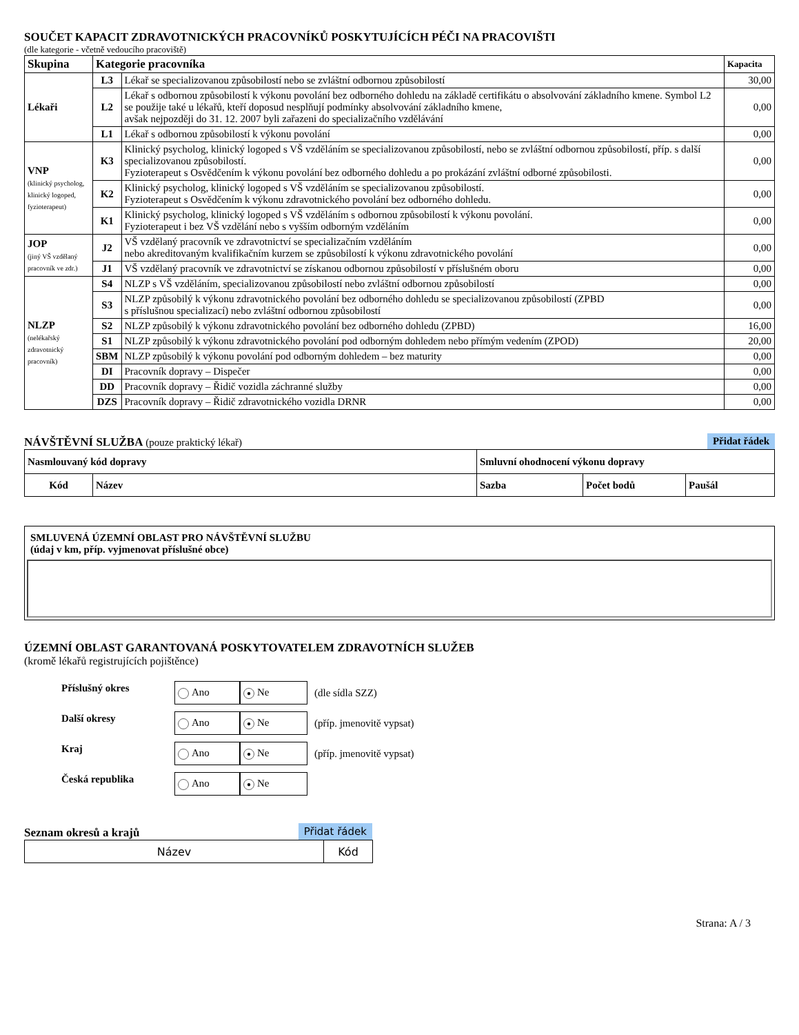SOUČET KAPACIT ZDRAVOTNICKÝCH PRACOVNÍKŮ POSKYTUJÍCÍCH PÉČI NA PRACOVIŠTI
(dle kategorie - včetně vedoucího pracoviště)
| Skupina | Kategorie pracovníka | | Kapacita |
| --- | --- | --- | --- |
| Lékaři | L3 | Lékař se specializovanou způsobilostí nebo se zvláštní odbornou způsobilostí | 30,00 |
| | L2 | Lékař s odbornou způsobilostí k výkonu povolání bez odborného dohledu na základě certifikátu o absolvování základního kmene. Symbol L2 se použije také u lékařů, kteří doposud nesplňují podmínky absolvování základního kmene, avšak nejpozději do 31. 12. 2007 byli zařazeni do specializačního vzdělávání | 0,00 |
| | L1 | Lékař s odbornou způsobilostí k výkonu povolání | 0,00 |
| VNP (klinický psycholog, klinický logoped, fyzioterapeut) | K3 | Klinický psycholog, klinický logoped s VŠ vzděláním se specializovanou způsobilostí, nebo se zvláštní odbornou způsobilostí, příp. s další specializovanou způsobilostí. Fyzioterapeut s Osvědčením k výkonu povolání bez odborného dohledu a po prokázání zvláštní odborné způsobilosti. | 0,00 |
| | K2 | Klinický psycholog, klinický logoped s VŠ vzděláním se specializovanou způsobilostí. Fyzioterapeut s Osvědčením k výkonu zdravotnického povolání bez odborného dohledu. | 0,00 |
| | K1 | Klinický psycholog, klinický logoped s VŠ vzděláním s odbornou způsobilostí k výkonu povolání. Fyzioterapeut i bez VŠ vzdělání nebo s vyšším odborným vzděláním | 0,00 |
| JOP (jiný VŠ vzdělaný pracovník ve zdr.) | J2 | VŠ vzdělaný pracovník ve zdravotnictví se specializačním vzděláním nebo akreditovaným kvalifikačním kurzem se způsobilostí k výkonu zdravotnického povolání | 0,00 |
| | J1 | VŠ vzdělaný pracovník ve zdravotnictví se získanou odbornou způsobilostí v příslušném oboru | 0,00 |
| NLZP (nelékařský zdravotnický pracovník) | S4 | NLZP s VŠ vzděláním, specializovanou způsobilostí nebo zvláštní odbornou způsobilostí | 0,00 |
| | S3 | NLZP způsobilý k výkonu zdravotnického povolání bez odborného dohledu se specializovanou způsobilostí (ZPBD s příslušnou specializací) nebo zvláštní odbornou způsobilostí | 0,00 |
| | S2 | NLZP způsobilý k výkonu zdravotnického povolání bez odborného dohledu (ZPBD) | 16,00 |
| | S1 | NLZP způsobilý k výkonu zdravotnického povolání pod odborným dohledem nebo přímým vedením (ZPOD) | 20,00 |
| | SBM | NLZP způsobilý k výkonu povolání pod odborným dohledem – bez maturity | 0,00 |
| | DI | Pracovník dopravy – Dispečer | 0,00 |
| | DD | Pracovník dopravy – Řidič vozidla záchranné služby | 0,00 |
| | DZS | Pracovník dopravy – Řidič zdravotnického vozidla DRNR | 0,00 |
NÁVŠTĚVNÍ SLUŽBA (pouze praktický lékař)
Přidat řádek
| Nasmlouvaný kód dopravy | | Smluvní ohodnocení výkonu dopravy | | |
| --- | --- | --- | --- | --- |
| Kód | Název | Sazba | Počet bodů | Paušál |
SMLUVENÁ ÚZEMNÍ OBLAST PRO NÁVŠTĚVNÍ SLUŽBU
(údaj v km, příp. vyjmenovat příslušné obce)
ÚZEMNÍ OBLAST GARANTOVANÁ POSKYTOVATELEM ZDRAVOTNÍCH SLUŽEB
(kromě lékařů registrujících pojištěnce)
| Příslušný okres | Ano | ● Ne | (dle sídla SZZ) |
| Další okresy | Ano | ● Ne | (příp. jmenovitě vypsat) |
| Kraj | Ano | ● Ne | (příp. jmenovitě vypsat) |
| Česká republika | Ano | ● Ne | |
Seznam okresů a krajů Přidat řádek
| Název | Kód |
Strana: A / 3